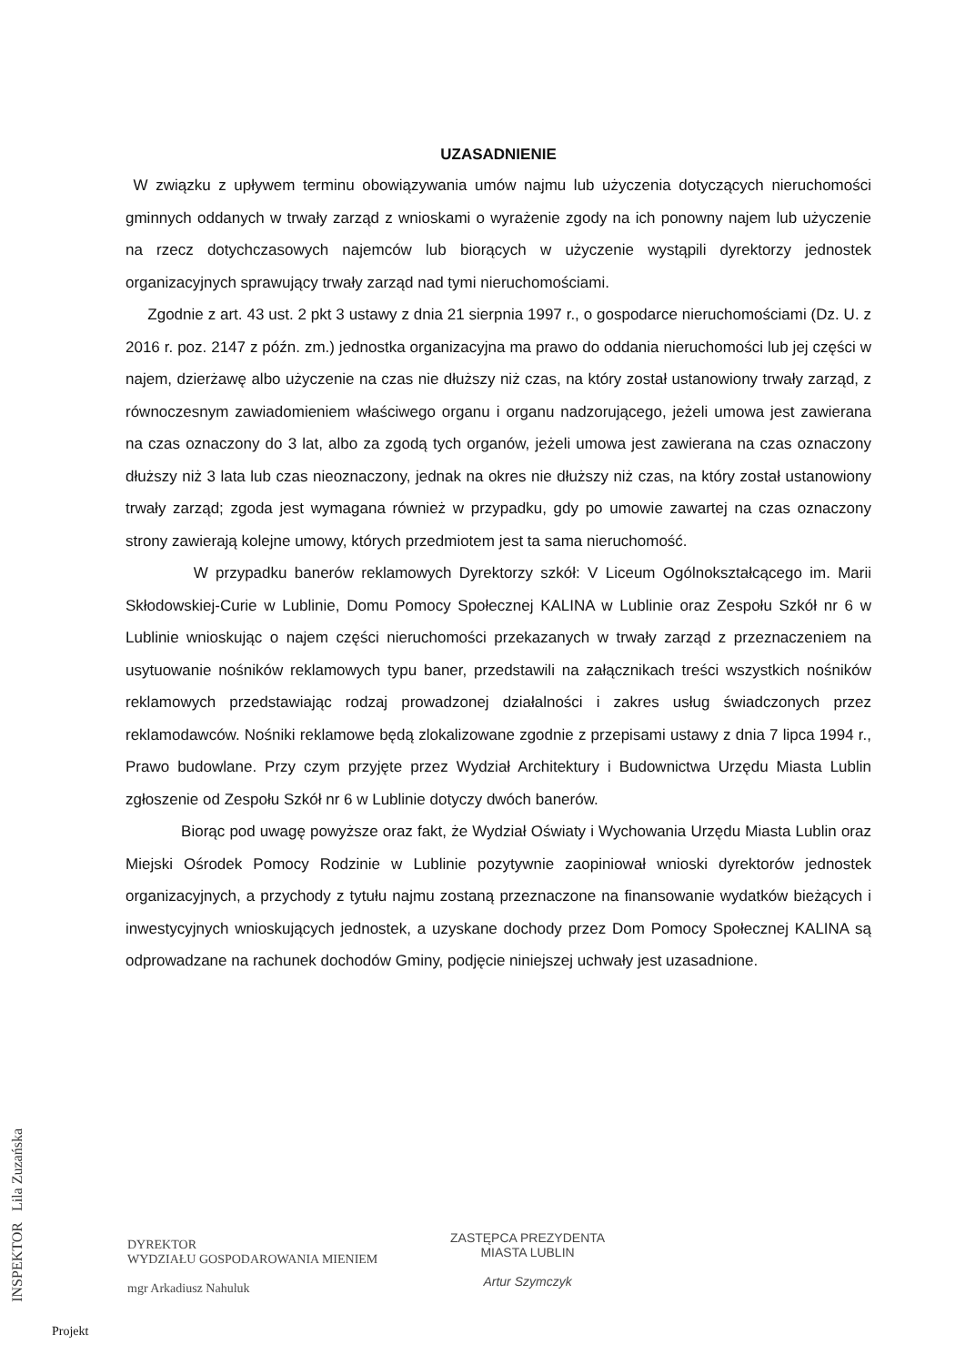UZASADNIENIE
W związku z upływem terminu obowiązywania umów najmu lub użyczenia dotyczących nieruchomości gminnych oddanych w trwały zarząd z wnioskami o wyrażenie zgody na ich ponowny najem lub użyczenie na rzecz dotychczasowych najemców lub biorących w użyczenie wystąpili dyrektorzy jednostek organizacyjnych sprawujący trwały zarząd nad tymi nieruchomościami.
Zgodnie z art. 43 ust. 2 pkt 3 ustawy z dnia 21 sierpnia 1997 r., o gospodarce nieruchomościami (Dz. U. z 2016 r. poz. 2147 z późn. zm.) jednostka organizacyjna ma prawo do oddania nieruchomości lub jej części w najem, dzierżawę albo użyczenie na czas nie dłuższy niż czas, na który został ustanowiony trwały zarząd, z równoczesnym zawiadomieniem właściwego organu i organu nadzorującego, jeżeli umowa jest zawierana na czas oznaczony do 3 lat, albo za zgodą tych organów, jeżeli umowa jest zawierana na czas oznaczony dłuższy niż 3 lata lub czas nieoznaczony, jednak na okres nie dłuższy niż czas, na który został ustanowiony trwały zarząd; zgoda jest wymagana również w przypadku, gdy po umowie zawartej na czas oznaczony strony zawierają kolejne umowy, których przedmiotem jest ta sama nieruchomość.
W przypadku banerów reklamowych Dyrektorzy szkół: V Liceum Ogólnokształcącego im. Marii Skłodowskiej-Curie w Lublinie, Domu Pomocy Społecznej KALINA w Lublinie oraz Zespołu Szkół nr 6 w Lublinie wnioskując o najem części nieruchomości przekazanych w trwały zarząd z przeznaczeniem na usytuowanie nośników reklamowych typu baner, przedstawili na załącznikach treści wszystkich nośników reklamowych przedstawiając rodzaj prowadzonej działalności i zakres usług świadczonych przez reklamodawców. Nośniki reklamowe będą zlokalizowane zgodnie z przepisami ustawy z dnia 7 lipca 1994 r., Prawo budowlane. Przy czym przyjęte przez Wydział Architektury i Budownictwa Urzędu Miasta Lublin zgłoszenie od Zespołu Szkół nr 6 w Lublinie dotyczy dwóch banerów.
Biorąc pod uwagę powyższe oraz fakt, że Wydział Oświaty i Wychowania Urzędu Miasta Lublin oraz Miejski Ośrodek Pomocy Rodzinie w Lublinie pozytywnie zaopiniował wnioski dyrektorów jednostek organizacyjnych, a przychody z tytułu najmu zostaną przeznaczone na finansowanie wydatków bieżących i inwestycyjnych wnioskujących jednostek, a uzyskane dochody przez Dom Pomocy Społecznej KALINA są odprowadzane na rachunek dochodów Gminy, podjęcie niniejszej uchwały jest uzasadnione.
INSPEKTOR Lila Zuzańska
DYREKTOR
WYDZIAŁU GOSPODAROWANIA MIENIEM
mgr Arkadiusz Nahuluk
ZASTĘPCA PREZYDENTA
MIASTA LUBLIN
Artur Szymczyk
Projekt